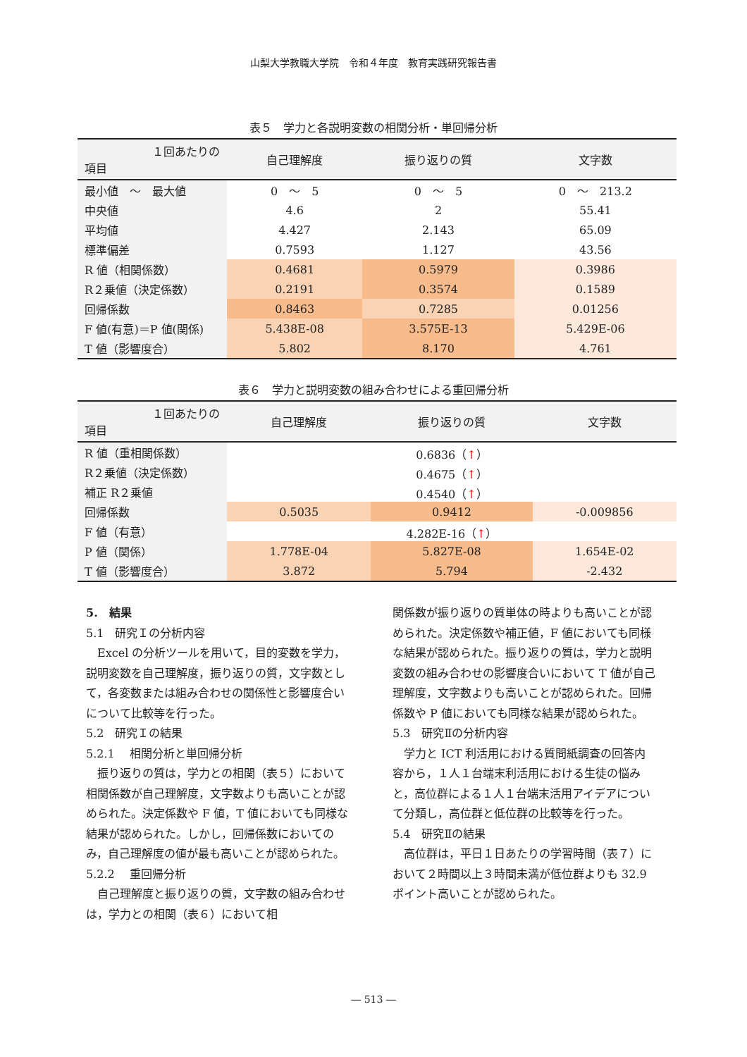山梨大学教職大学院　令和４年度　教育実践研究報告書
表５　学力と各説明変数の相関分析・単回帰分析
| １回あたりの 項目 | 自己理解度 | 振り返りの質 | 文字数 |
| --- | --- | --- | --- |
| 最小値 ～ 最大値 | 0 ～ 5 | 0 ～ 5 | 0 ～ 213.2 |
| 中央値 | 4.6 | 2 | 55.41 |
| 平均値 | 4.427 | 2.143 | 65.09 |
| 標準偏差 | 0.7593 | 1.127 | 43.56 |
| R 値（相関係数） | 0.4681 | 0.5979 | 0.3986 |
| R２乗値（決定係数） | 0.2191 | 0.3574 | 0.1589 |
| 回帰係数 | 0.8463 | 0.7285 | 0.01256 |
| F 値(有意)＝P 値(関係) | 5.438E-08 | 3.575E-13 | 5.429E-06 |
| T 値（影響度合） | 5.802 | 8.170 | 4.761 |
表６　学力と説明変数の組み合わせによる重回帰分析
| １回あたりの 項目 | 自己理解度 | 振り返りの質 | 文字数 |
| --- | --- | --- | --- |
| R 値（重相関係数） | 0.6836（ ↑ ） | | |
| R２乗値（決定係数） | 0.4675（ ↑ ） | | |
| 補正 R２乗値 | 0.4540（ ↑ ） | | |
| 回帰係数 | 0.5035 | 0.9412 | -0.009856 |
| F 値（有意） | 4.282E-16（ ↑ ） | | |
| P 値（関係） | 1.778E-04 | 5.827E-08 | 1.654E-02 |
| T 値（影響度合） | 3.872 | 5.794 | -2.432 |
5.　結果
5.1　研究Ｉの分析内容
Excel の分析ツールを用いて，目的変数を学力，説明変数を自己理解度，振り返りの質，文字数として，各変数または組み合わせの関係性と影響度合いについて比較等を行った。
5.2　研究Ｉの結果
5.2.1　 相関分析と単回帰分析
振り返りの質は，学力との相関（表５）において相関係数が自己理解度，文字数よりも高いことが認められた。決定係数や F 値，T 値においても同様な結果が認められた。しかし，回帰係数においてのみ，自己理解度の値が最も高いことが認められた。
5.2.2　 重回帰分析
自己理解度と振り返りの質，文字数の組み合わせは，学力との相関（表６）において相
関係数が振り返りの質単体の時よりも高いことが認められた。決定係数や補正値，F 値においても同様な結果が認められた。振り返りの質は，学力と説明変数の組み合わせの影響度合いにおいて T 値が自己理解度，文字数よりも高いことが認められた。回帰係数や P 値においても同様な結果が認められた。
5.3　研究Ⅱの分析内容
学力と ICT 利活用における質問紙調査の回答内容から，１人１台端末利活用における生徒の悩みと，高位群による１人１台端末活用アイデアについて分類し，高位群と低位群の比較等を行った。
5.4　研究Ⅱの結果
高位群は，平日１日あたりの学習時間（表７）において２時間以上３時間未満が低位群よりも 32.9 ポイント高いことが認められた。
― 513 ―